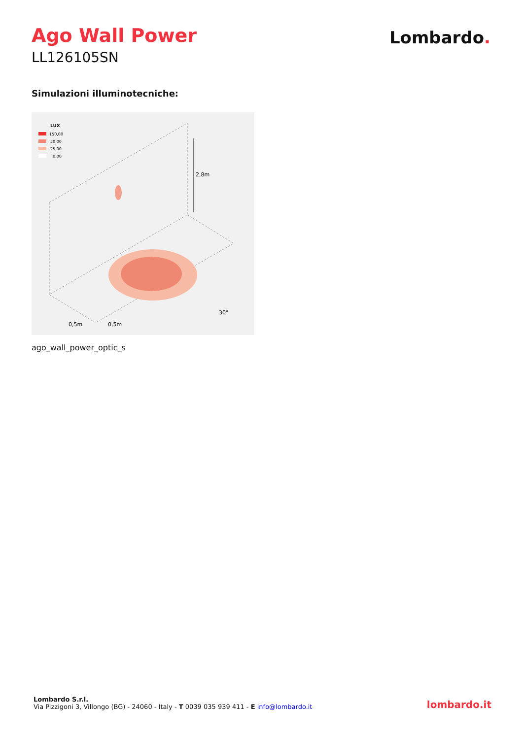Ago Wall Power
LL126105SN
Lombardo.
Simulazioni illuminotecniche:
LUX
150,00
50,00
25,00
0,00
2,8m
0,5m
0,5m
30°
ago_wall_power_optic_s
Lombardo S.r.l.
Via Pizzigoni 3, Villongo (BG) - 24060 - Italy - T 0039 035 939 411 - E info@lombardo.it
lombardo.it